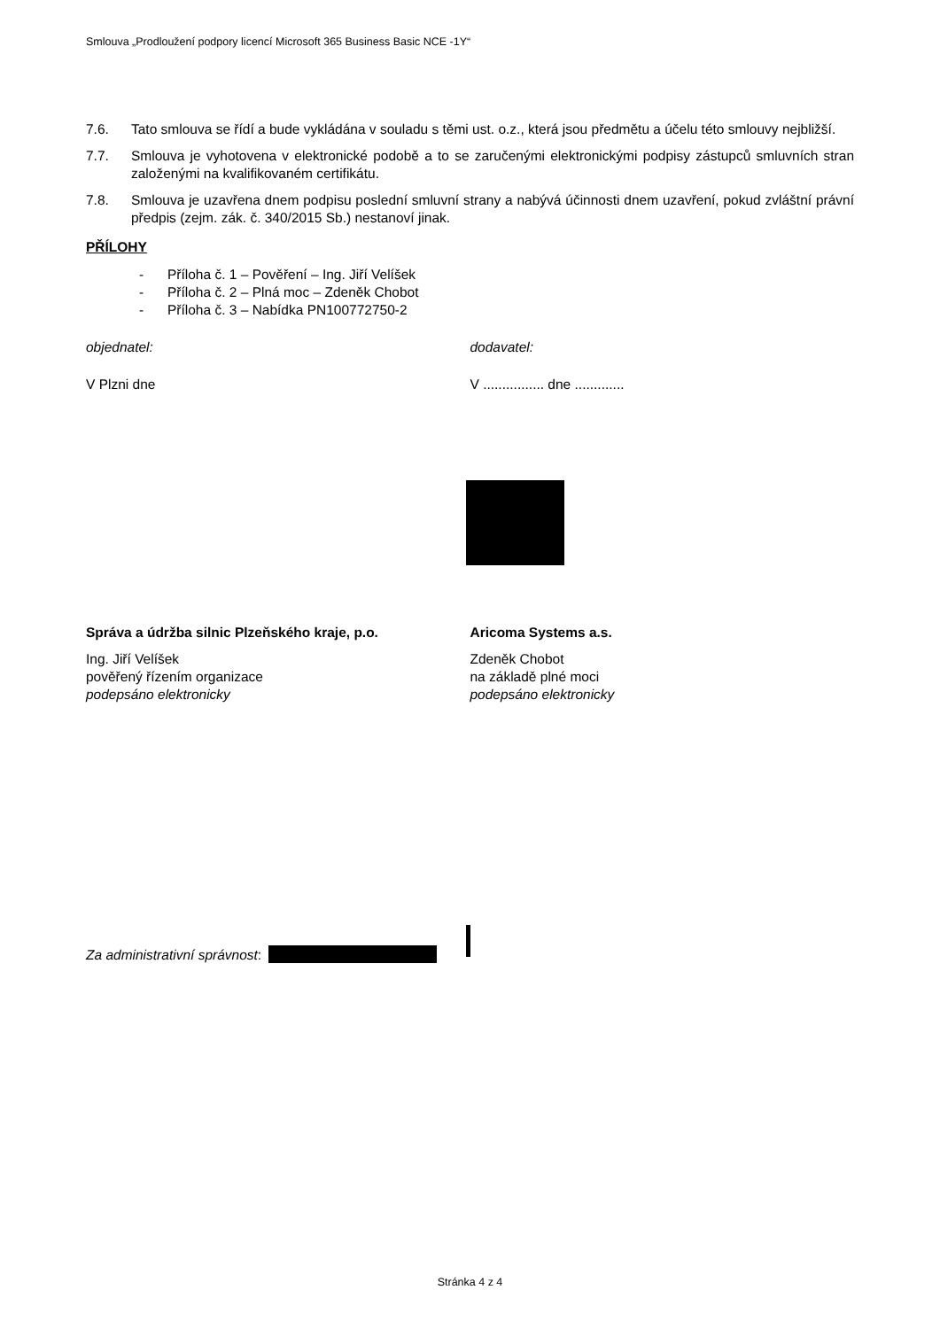Smlouva „Prodloužení podpory licencí Microsoft 365 Business Basic NCE -1Y“
7.6. Tato smlouva se řídí a bude vykládána v souladu s těmi ust. o.z., která jsou předmětu a účelu této smlouvy nejbližší.
7.7. Smlouva je vyhotovena v elektronické podobě a to se zaručenými elektronickými podpisy zástupců smluvních stran založenými na kvalifikovaném certifikátu.
7.8. Smlouva je uzavřena dnem podpisu poslední smluvní strany a nabývá účinnosti dnem uzavření, pokud zvláštní právní předpis (zejm. zák. č. 340/2015 Sb.) nestanoví jinak.
PŘÍLOHY
- Příloha č. 1 – Pověření – Ing. Jiří Velíšek
- Příloha č. 2 – Plná moc – Zdeněk Chobot
- Příloha č. 3 – Nabídka PN100772750-2
objednatel:
V Plzni dne
dodavatel:
V ................ dne .............
Správa a údržba silnic Plzeňského kraje, p.o.
Ing. Jiří Velíšek
pověřený řízením organizace
podepsáno elektronicky
Aricoma Systems a.s.
Zdeněk Chobot
na základě plné moci
podepsáno elektronicky
Za administrativní správnost:
Stránka 4 z 4